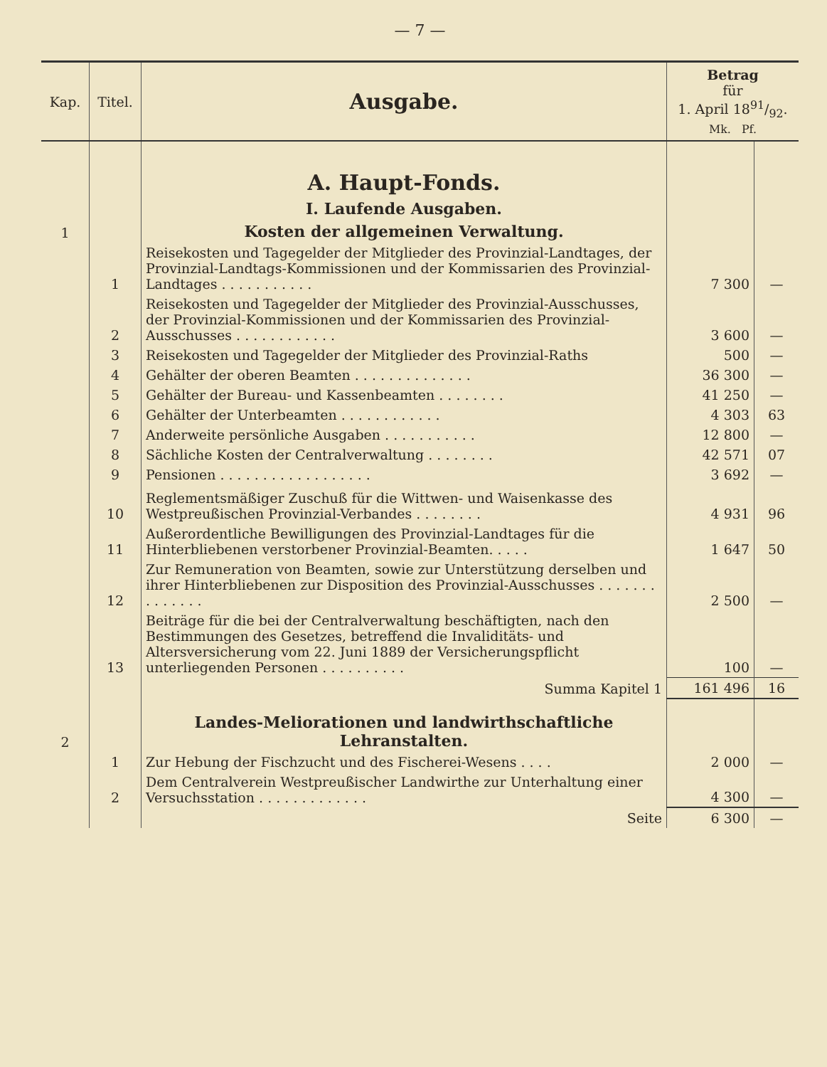— 7 —
| Kap. | Titel. | Ausgabe. | Betrag für 1. April 1891/92. Mk. Pf. | |
| --- | --- | --- | --- | --- |
| | | A. Haupt-Fonds. | | |
| | | I. Laufende Ausgaben. | | |
| 1 | | Kosten der allgemeinen Verwaltung. | | |
| | 1 | Reisekosten und Tagegelder der Mitglieder des Provinzial-Landtages, der Provinzial-Landtags-Kommissionen und der Kommissarien des Provinzial-Landtages . . . . . . . . . . . | 7 300 | — |
| | 2 | Reisekosten und Tagegelder der Mitglieder des Provinzial-Ausschusses, der Provinzial-Kommissionen und der Kommissarien des Provinzial-Ausschusses . . . . . . . . . . . . | 3 600 | — |
| | 3 | Reisekosten und Tagegelder der Mitglieder des Provinzial-Raths | 500 | — |
| | 4 | Gehälter der oberen Beamten . . . . . . . . . . . . . . | 36 300 | — |
| | 5 | Gehälter der Bureau- und Kassenbeamten . . . . . . . . | 41 250 | — |
| | 6 | Gehälter der Unterbeamten . . . . . . . . . . . . | 4 303 | 63 |
| | 7 | Anderweite persönliche Ausgaben . . . . . . . . . . . | 12 800 | — |
| | 8 | Sächliche Kosten der Centralverwaltung . . . . . . . . | 42 571 | 07 |
| | 9 | Pensionen . . . . . . . . . . . . . . . . . . | 3 692 | — |
| | 10 | Reglementsmäßiger Zuschuß für die Wittwen- und Waisenkasse des Westpreußischen Provinzial-Verbandes . . . . . . . . | 4 931 | 96 |
| | 11 | Außerordentliche Bewilligungen des Provinzial-Landtages für die Hinterbliebenen verstorbener Provinzial-Beamten. . . . . | 1 647 | 50 |
| | 12 | Zur Remuneration von Beamten, sowie zur Unterstützung derselben und ihrer Hinterbliebenen zur Disposition des Provinzial-Ausschusses . . . . . . . . . . . . . . | 2 500 | — |
| | 13 | Beiträge für die bei der Centralverwaltung beschäftigten, nach den Bestimmungen des Gesetzes, betreffend die Invaliditäts- und Altersversicherung vom 22. Juni 1889 der Versicherungspflicht unterliegenden Personen . . . . . . . . . . | 100 | — |
| | | Summa Kapitel 1 | 161 496 | 16 |
| 2 | | Landes-Meliorationen und landwirthschaftliche Lehranstalten. | | |
| | 1 | Zur Hebung der Fischzucht und des Fischerei-Wesens . . . . | 2 000 | — |
| | 2 | Dem Centralverein Westpreußischer Landwirthe zur Unterhaltung einer Versuchsstation . . . . . . . . . . . . . | 4 300 | — |
| | | Seite | 6 300 | — |